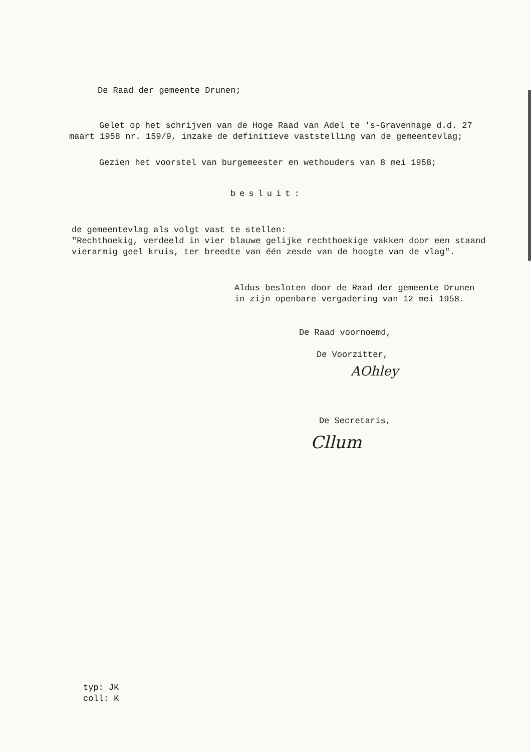De Raad der gemeente Drunen;
Gelet op het schrijven van de Hoge Raad van Adel te 's-Gravenhage d.d. 27 maart 1958 nr. 159/9, inzake de definitieve vaststelling van de gemeentevlag;
Gezien het voorstel van burgemeester en wethouders van 8 mei 1958;
besluit:
de gemeentevlag als volgt vast te stellen:
"Rechthoekig, verdeeld in vier blauwe gelijke rechthoekige vakken door een staand vierarmig geel kruis, ter breedte van één zesde van de hoogte van de vlag".
Aldus besloten door de Raad der gemeente Drunen
in zijn openbare vergadering van 12 mei 1958.
De Raad voornoemd,
De Voorzitter,
AOhley
De Secretaris,
Cllum
typ: JK
coll: K